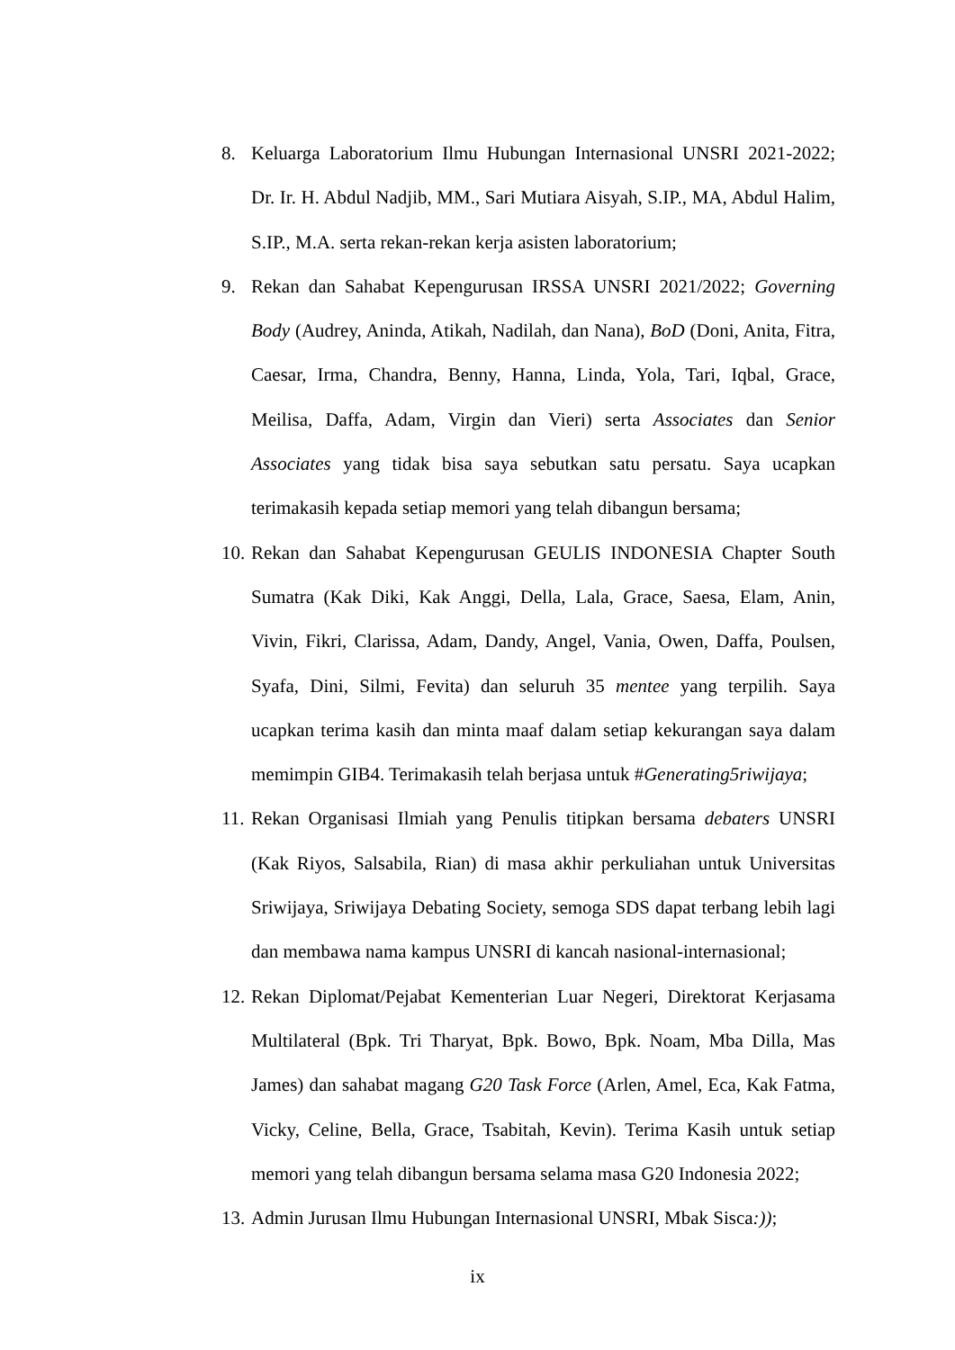8. Keluarga Laboratorium Ilmu Hubungan Internasional UNSRI 2021-2022; Dr. Ir. H. Abdul Nadjib, MM., Sari Mutiara Aisyah, S.IP., MA, Abdul Halim, S.IP., M.A. serta rekan-rekan kerja asisten laboratorium;
9. Rekan dan Sahabat Kepengurusan IRSSA UNSRI 2021/2022; Governing Body (Audrey, Aninda, Atikah, Nadilah, dan Nana), BoD (Doni, Anita, Fitra, Caesar, Irma, Chandra, Benny, Hanna, Linda, Yola, Tari, Iqbal, Grace, Meilisa, Daffa, Adam, Virgin dan Vieri) serta Associates dan Senior Associates yang tidak bisa saya sebutkan satu persatu. Saya ucapkan terimakasih kepada setiap memori yang telah dibangun bersama;
10. Rekan dan Sahabat Kepengurusan GEULIS INDONESIA Chapter South Sumatra (Kak Diki, Kak Anggi, Della, Lala, Grace, Saesa, Elam, Anin, Vivin, Fikri, Clarissa, Adam, Dandy, Angel, Vania, Owen, Daffa, Poulsen, Syafa, Dini, Silmi, Fevita) dan seluruh 35 mentee yang terpilih. Saya ucapkan terima kasih dan minta maaf dalam setiap kekurangan saya dalam memimpin GIB4. Terimakasih telah berjasa untuk #Generating5riwijaya;
11. Rekan Organisasi Ilmiah yang Penulis titipkan bersama debaters UNSRI (Kak Riyos, Salsabila, Rian) di masa akhir perkuliahan untuk Universitas Sriwijaya, Sriwijaya Debating Society, semoga SDS dapat terbang lebih lagi dan membawa nama kampus UNSRI di kancah nasional-internasional;
12. Rekan Diplomat/Pejabat Kementerian Luar Negeri, Direktorat Kerjasama Multilateral (Bpk. Tri Tharyat, Bpk. Bowo, Bpk. Noam, Mba Dilla, Mas James) dan sahabat magang G20 Task Force (Arlen, Amel, Eca, Kak Fatma, Vicky, Celine, Bella, Grace, Tsabitah, Kevin). Terima Kasih untuk setiap memori yang telah dibangun bersama selama masa G20 Indonesia 2022;
13. Admin Jurusan Ilmu Hubungan Internasional UNSRI, Mbak Sisca:));
ix